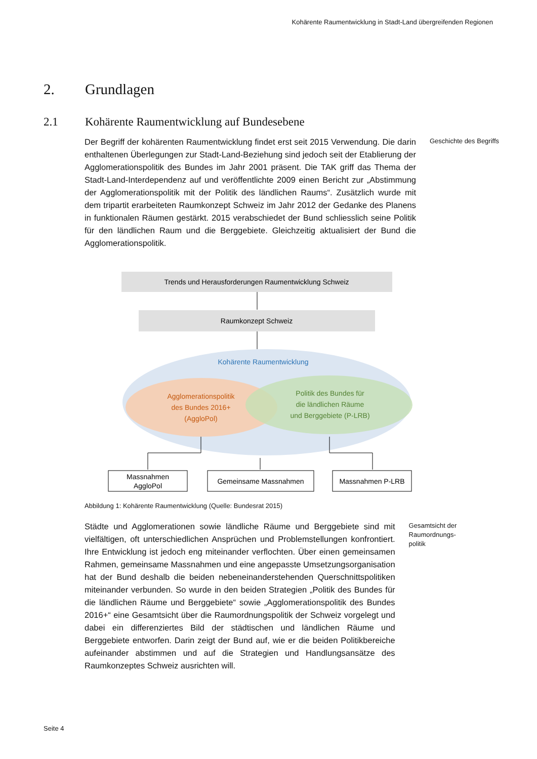Kohärente Raumentwicklung in Stadt-Land übergreifenden Regionen
2. Grundlagen
2.1 Kohärente Raumentwicklung auf Bundesebene
Der Begriff der kohärenten Raumentwicklung findet erst seit 2015 Verwendung. Die darin enthaltenen Überlegungen zur Stadt-Land-Beziehung sind jedoch seit der Etablierung der Agglomerationspolitik des Bundes im Jahr 2001 präsent. Die TAK griff das Thema der Stadt-Land-Interdependenz auf und veröffentlichte 2009 einen Bericht zur „Abstimmung der Agglomerationspolitik mit der Politik des ländlichen Raums“. Zusätzlich wurde mit dem tripartit erarbeiteten Raumkonzept Schweiz im Jahr 2012 der Gedanke des Planens in funktionalen Räumen gestärkt. 2015 verabschiedet der Bund schliesslich seine Politik für den ländlichen Raum und die Berggebiete. Gleichzeitig aktualisiert der Bund die Agglomerationspolitik.
Geschichte des Begriffs
Trends und Herausforderungen Raumentwicklung Schweiz
Raumkonzept Schweiz
Kohärente Raumentwicklung
Agglomerationspolitik des Bundes 2016+ (AggloPol)
Politik des Bundes für die ländlichen Räume und Berggebiete (P-LRB)
Massnahmen AggloPol
Gemeinsame Massnahmen
Massnahmen P-LRB
Abbildung 1: Kohärente Raumentwicklung (Quelle: Bundesrat 2015)
Städte und Agglomerationen sowie ländliche Räume und Berggebiete sind mit vielfältigen, oft unterschiedlichen Ansprüchen und Problemstellungen konfrontiert. Ihre Entwicklung ist jedoch eng miteinander verflochten. Über einen gemeinsamen Rahmen, gemeinsame Massnahmen und eine angepasste Umsetzungsorganisation hat der Bund deshalb die beiden nebeneinanderstehenden Querschnittspolitiken miteinander verbunden. So wurde in den beiden Strategien „Politik des Bundes für die ländlichen Räume und Berggebiete“ sowie „Agglomerationspolitik des Bundes 2016+“ eine Gesamtsicht über die Raumordnungspolitik der Schweiz vorgelegt und dabei ein differenziertes Bild der städtischen und ländlichen Räume und Berggebiete entworfen. Darin zeigt der Bund auf, wie er die beiden Politikbereiche aufeinander abstimmen und auf die Strategien und Handlungsansätze des Raumkonzeptes Schweiz ausrichten will.
Gesamtsicht der Raumordnungs-
politik
Seite 4